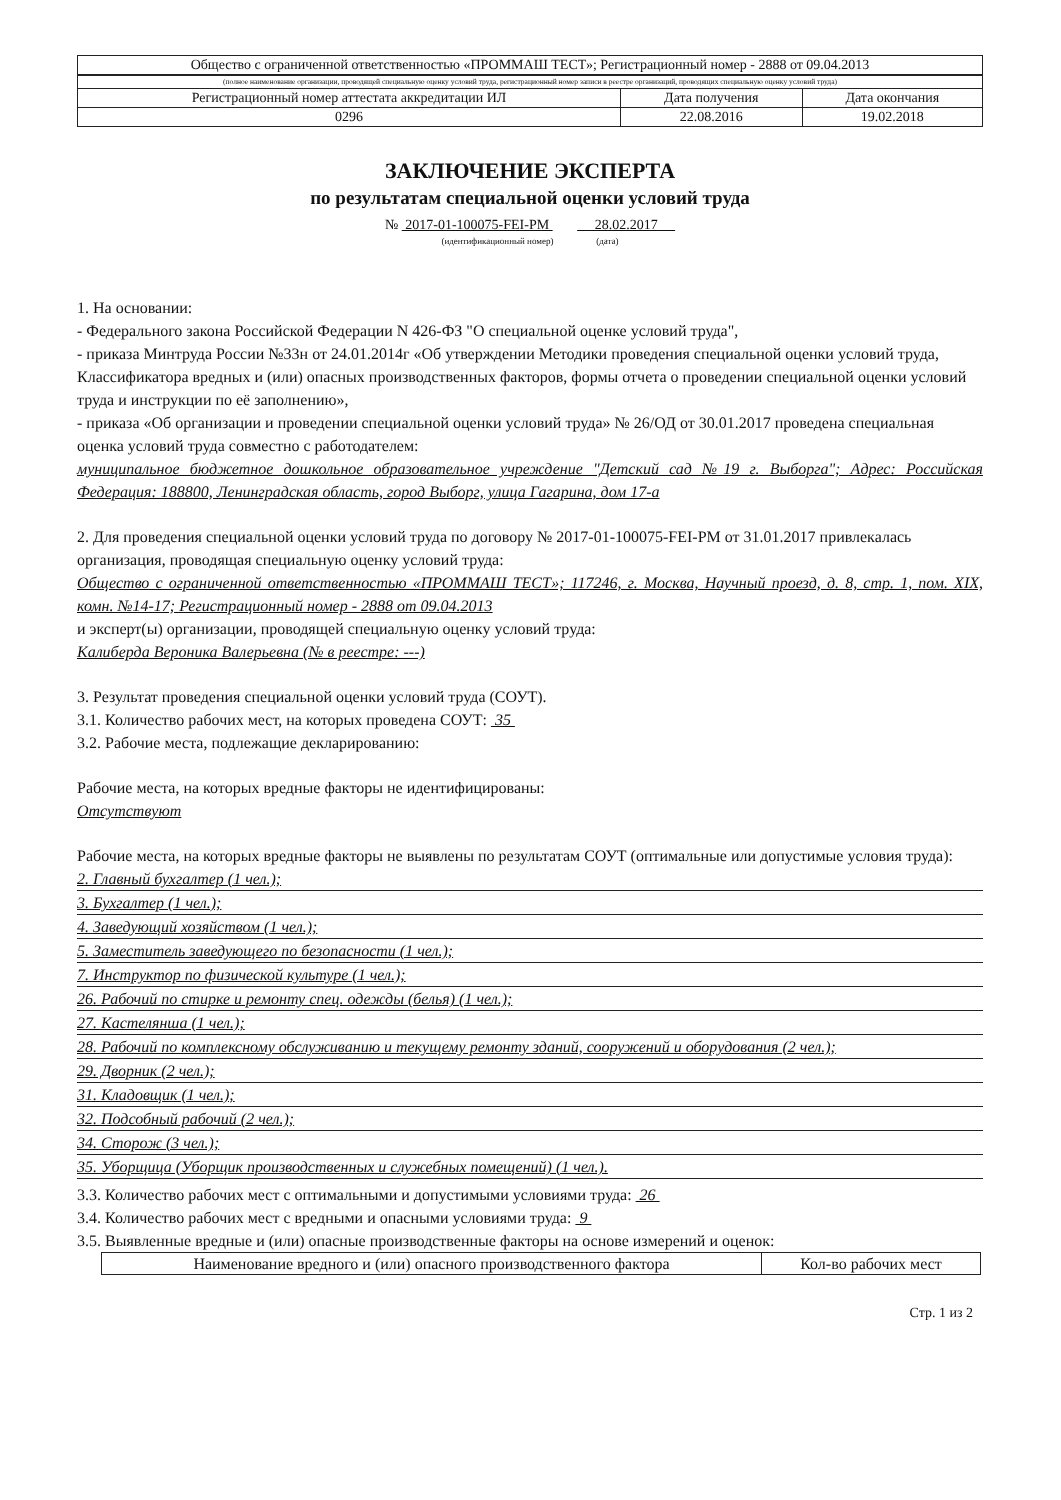| Общество с ограниченной ответственностью «ПРОММАШ ТЕСТ»; Регистрационный номер - 2888 от 09.04.2013 | | |
| (полное наименование организации, проводящей специальную оценку условий труда, регистрационный номер записи в реестре организаций, проводящих специальную оценку условий труда) | | |
| Регистрационный номер аттестата аккредитации ИЛ | Дата получения | Дата окончания |
| 0296 | 22.08.2016 | 19.02.2018 |
ЗАКЛЮЧЕНИЕ ЭКСПЕРТА
по результатам специальной оценки условий труда
№ 2017-01-100075-FEI-PM 28.02.2017
(идентификационный номер) (дата)
1. На основании:
- Федерального закона Российской Федерации N 426-ФЗ "О специальной оценке условий труда",
- приказа Минтруда России №33н от 24.01.2014г «Об утверждении Методики проведения специальной оценки условий труда, Классификатора вредных и (или) опасных производственных факторов, формы отчета о проведении специальной оценки условий труда и инструкции по её заполнению»,
- приказа «Об организации и проведении специальной оценки условий труда» № 26/ОД от 30.01.2017 проведена специальная оценка условий труда совместно с работодателем:
муниципальное бюджетное дошкольное образовательное учреждение "Детский сад №19 г. Выборга"; Адрес: Российская Федерация: 188800, Ленинградская область, город Выборг, улица Гагарина, дом 17-а
2. Для проведения специальной оценки условий труда по договору № 2017-01-100075-FEI-PM от 31.01.2017 привлекалась организация, проводящая специальную оценку условий труда:
Общество с ограниченной ответственностью «ПРОММАШ ТЕСТ»; 117246, г. Москва, Научный проезд, д. 8, стр. 1, пом. XIX, комн. №14-17; Регистрационный номер - 2888 от 09.04.2013
и эксперт(ы) организации, проводящей специальную оценку условий труда:
Калиберда Вероника Валерьевна (№ в реестре: ---)
3. Результат проведения специальной оценки условий труда (СОУТ).
3.1. Количество рабочих мест, на которых проведена СОУТ: 35
3.2. Рабочие места, подлежащие декларированию:
Рабочие места, на которых вредные факторы не идентифицированы:
Отсутствуют
Рабочие места, на которых вредные факторы не выявлены по результатам СОУТ (оптимальные или допустимые условия труда):
2. Главный бухгалтер (1 чел.);
3. Бухгалтер (1 чел.);
4. Заведующий хозяйством (1 чел.);
5. Заместитель заведующего по безопасности (1 чел.);
7. Инструктор по физической культуре (1 чел.);
26. Рабочий по стирке и ремонту спец. одежды (белья) (1 чел.);
27. Кастелянша (1 чел.);
28. Рабочий по комплексному обслуживанию и текущему ремонту зданий, сооружений и оборудования (2 чел.);
29. Дворник (2 чел.);
31. Кладовщик (1 чел.);
32. Подсобный рабочий (2 чел.);
34. Сторож (3 чел.);
35. Уборщица (Уборщик производственных и служебных помещений) (1 чел.).
3.3. Количество рабочих мест с оптимальными и допустимыми условиями труда: 26
3.4. Количество рабочих мест с вредными и опасными условиями труда: 9
3.5. Выявленные вредные и (или) опасные производственные факторы на основе измерений и оценок:
| Наименование вредного и (или) опасного производственного фактора | Кол-во рабочих мест |
| --- | --- |
Стр. 1 из 2